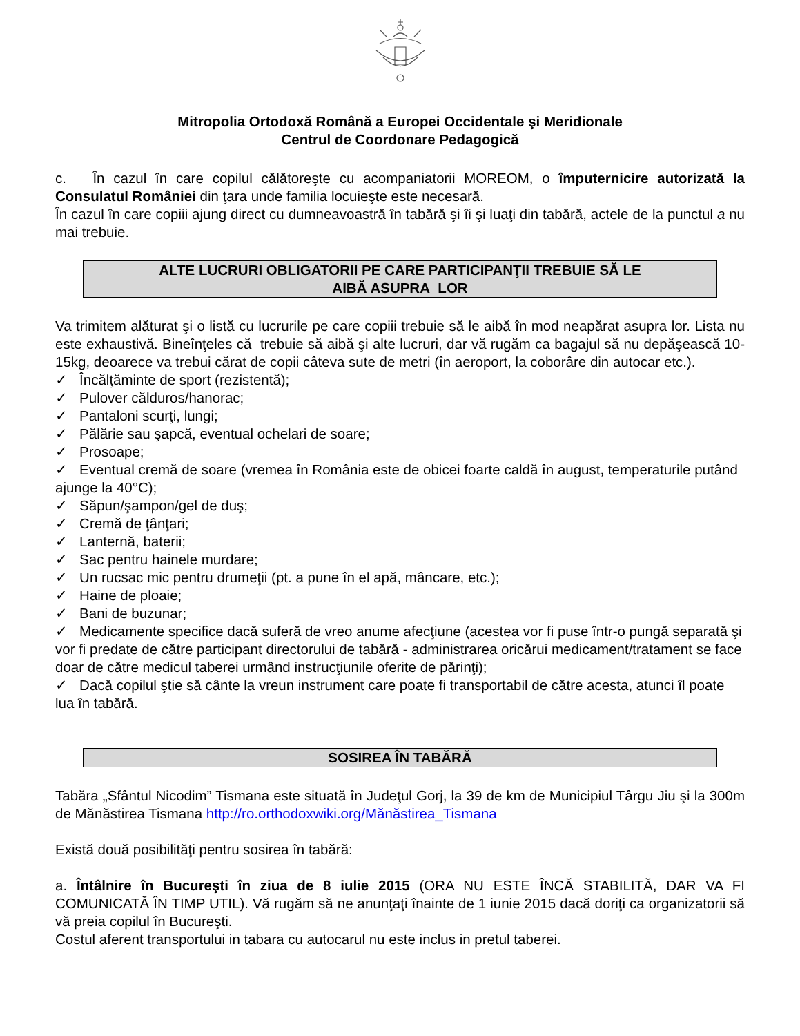Mitropolia Ortodoxă Română a Europei Occidentale şi Meridionale
Centrul de Coordonare Pedagogică
c. În cazul în care copilul călătoreşte cu acompaniatorii MOREOM, o împuternicire autorizată la Consulatul României din ţara unde familia locuieşte este necesară.
În cazul în care copiii ajung direct cu dumneavoastră în tabără şi îi şi luaţi din tabără, actele de la punctul a nu mai trebuie.
ALTE LUCRURI OBLIGATORII PE CARE PARTICIPANŢII TREBUIE SĂ LE
AIBĂ ASUPRA LOR
Va trimitem alăturat şi o listă cu lucrurile pe care copiii trebuie să le aibă în mod neapărat asupra lor. Lista nu este exhaustivă. Bineînţeles că trebuie să aibă şi alte lucruri, dar vă rugăm ca bagajul să nu depăşească 10-15kg, deoarece va trebui cărat de copii câteva sute de metri (în aeroport, la coborâre din autocar etc.).
✓ Încălţăminte de sport (rezistentă);
✓ Pulover călduros/hanorac;
✓ Pantaloni scurţi, lungi;
✓ Pălărie sau şapcă, eventual ochelari de soare;
✓ Prosoape;
✓ Eventual cremă de soare (vremea în România este de obicei foarte caldă în august, temperaturile putând ajunge la 40°C);
✓ Săpun/şampon/gel de duş;
✓ Cremă de ţânţari;
✓ Lanternă, baterii;
✓ Sac pentru hainele murdare;
✓ Un rucsac mic pentru drumeţii (pt. a pune în el apă, mâncare, etc.);
✓ Haine de ploaie;
✓ Bani de buzunar;
✓ Medicamente specifice dacă suferă de vreo anume afecţiune (acestea vor fi puse într-o pungă separată şi vor fi predate de către participant directorului de tabără - administrarea oricărui medicament/tratament se face doar de către medicul taberei urmând instrucţiunile oferite de părinţi);
✓ Dacă copilul ştie să cânte la vreun instrument care poate fi transportabil de către acesta, atunci îl poate lua în tabără.
SOSIREA ÎN TABĂRĂ
Tabăra „Sfântul Nicodim” Tismana este situată în Judeţul Gorj, la 39 de km de Municipiul Târgu Jiu şi la 300m de Mănăstirea Tismana http://ro.orthodoxwiki.org/Mănăstirea_Tismana
Există două posibilităţi pentru sosirea în tabără:
a. Întâlnire în Bucureşti în ziua de 8 iulie 2015 (ORA NU ESTE ÎNCĂ STABILITĂ, DAR VA FI COMUNICATĂ ÎN TIMP UTIL). Vă rugăm să ne anunţaţi înainte de 1 iunie 2015 dacă doriţi ca organizatorii să vă preia copilul în Bucureşti.
Costul aferent transportului in tabara cu autocarul nu este inclus in pretul taberei.